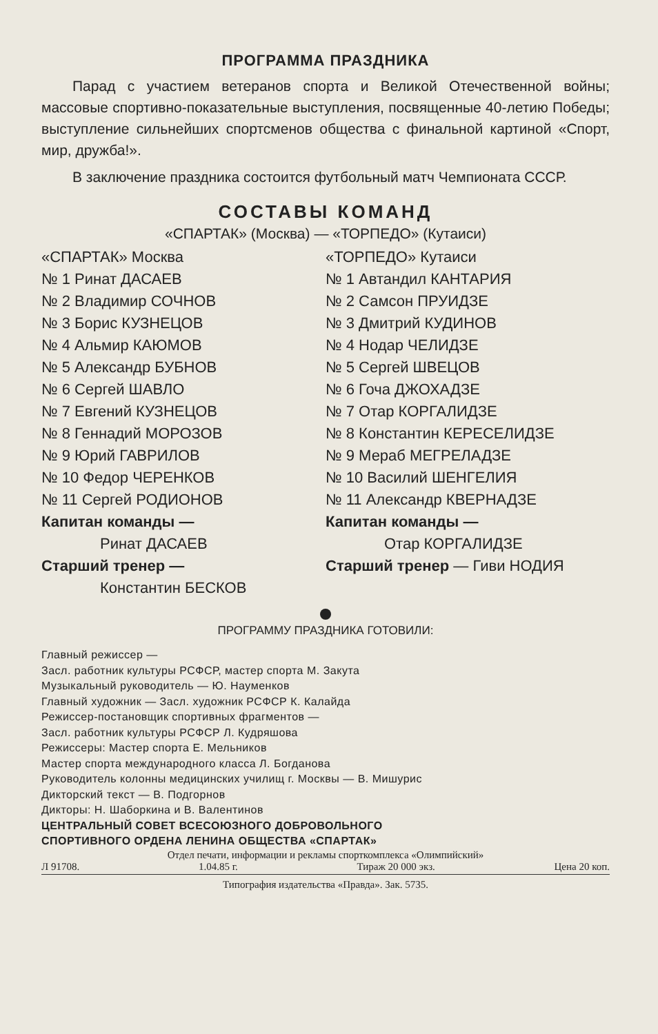ПРОГРАММА ПРАЗДНИКА
Парад с участием ветеранов спорта и Великой Отечественной войны; массовые спортивно-показательные выступления, посвященные 40-летию Победы; выступление сильнейших спортсменов общества с финальной картиной «Спорт, мир, дружба!».
В заключение праздника состоится футбольный матч Чемпионата СССР.
СОСТАВЫ КОМАНД
«СПАРТАК» (Москва) — «ТОРПЕДО» (Кутаиси)
| «СПАРТАК» Москва | «ТОРПЕДО» Кутаиси |
| № 1 Ринат ДАСАЕВ | № 1 Автандил КАНТАРИЯ |
| № 2 Владимир СОЧНОВ | № 2 Самсон ПРУИДЗЕ |
| № 3 Борис КУЗНЕЦОВ | № 3 Дмитрий КУДИНОВ |
| № 4 Альмир КАЮМОВ | № 4 Нодар ЧЕЛИДЗЕ |
| № 5 Александр БУБНОВ | № 5 Сергей ШВЕЦОВ |
| № 6 Сергей ШАВЛО | № 6 Гоча ДЖОХАДЗЕ |
| № 7 Евгений КУЗНЕЦОВ | № 7 Отар КОРГАЛИДЗЕ |
| № 8 Геннадий МОРОЗОВ | № 8 Константин КЕРЕСЕЛИДЗЕ |
| № 9 Юрий ГАВРИЛОВ | № 9 Мераб МЕГРЕЛАДЗЕ |
| № 10 Федор ЧЕРЕНКОВ | № 10 Василий ШЕНГЕЛИЯ |
| № 11 Сергей РОДИОНОВ | № 11 Александр КВЕРНАДЗЕ |
| Капитан команды — | Капитан команды — |
| Ринат ДАСАЕВ | Отар КОРГАЛИДЗЕ |
| Старший тренер — | Старший тренер — Гиви НОДИЯ |
| Константин БЕСКОВ | |
ПРОГРАММУ ПРАЗДНИКА ГОТОВИЛИ:
Главный режиссер —
Засл. работник культуры РСФСР, мастер спорта М. Закута
Музыкальный руководитель — Ю. Науменков
Главный художник — Засл. художник РСФСР К. Калайда
Режиссер-постановщик спортивных фрагментов —
Засл. работник культуры РСФСР Л. Кудряшова
Режиссеры: Мастер спорта Е. Мельников
Мастер спорта международного класса Л. Богданова
Руководитель колонны медицинских училищ г. Москвы — В. Мишурис
Дикторский текст — В. Подгорнов
Дикторы: Н. Шаборкина и В. Валентинов
ЦЕНТРАЛЬНЫЙ СОВЕТ ВСЕСОЮЗНОГО ДОБРОВОЛЬНОГО
СПОРТИВНОГО ОРДЕНА ЛЕНИНА ОБЩЕСТВА «СПАРТАК»
Отдел печати, информации и рекламы спорткомплекса «Олимпийский»
Л 91708. 1.04.85 г. Тираж 20 000 экз. Цена 20 коп.
Типография издательства «Правда». Зак. 5735.